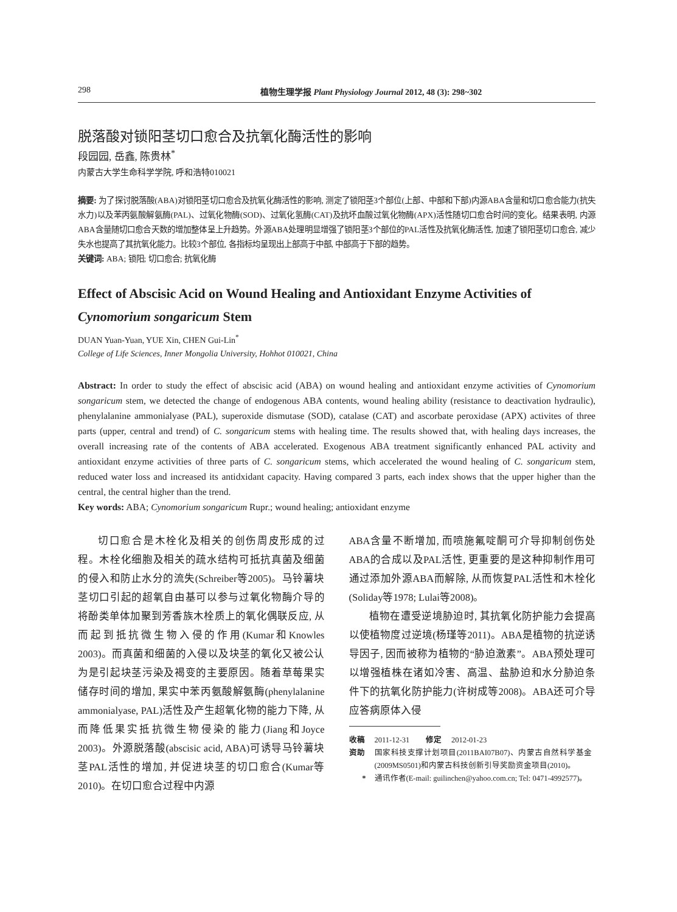298 植物生理学报 Plant Physiology Journal 2012, 48 (3): 298~302
脱落酸对锁阳茎切口愈合及抗氧化酶活性的影响
段园园, 岳鑫, 陈贵林<sup>*</sup>
内蒙古大学生命科学学院, 呼和浩特010021
摘要: 为了探讨脱落酸(ABA)对锁阳茎切口愈合及抗氧化酶活性的影响, 测定了锁阳茎3个部位(上部、中部和下部)内源ABA含量和切口愈合能力(抗失水力)以及苯丙氨酸解氨酶(PAL)、过氧化物酶(SOD)、过氧化氢酶(CAT)及抗坏血酸过氧化物酶(APX)活性随切口愈合时间的变化。结果表明, 内源ABA含量随切口愈合天数的增加整体呈上升趋势。外源ABA处理明显增强了锁阳茎3个部位的PAL活性及抗氧化酶活性, 加速了锁阳茎切口愈合, 减少失水也提高了其抗氧化能力。比较3个部位, 各指标均呈现出上部高于中部, 中部高于下部的趋势。
关键词: ABA; 锁阳; 切口愈合; 抗氧化酶
Effect of Abscisic Acid on Wound Healing and Antioxidant Enzyme Activities of Cynomorium songaricum Stem
DUAN Yuan-Yuan, YUE Xin, CHEN Gui-Lin<sup>*</sup>
College of Life Sciences, Inner Mongolia University, Hohhot 010021, China
Abstract: In order to study the effect of abscisic acid (ABA) on wound healing and antioxidant enzyme activities of Cynomorium songaricum stem, we detected the change of endogenous ABA contents, wound healing ability (resistance to deactivation hydraulic), phenylalanine ammonialyase (PAL), superoxide dismutase (SOD), catalase (CAT) and ascorbate peroxidase (APX) activites of three parts (upper, central and trend) of C. songaricum stems with healing time. The results showed that, with healing days increases, the overall increasing rate of the contents of ABA accelerated. Exogenous ABA treatment significantly enhanced PAL activity and antioxidant enzyme activities of three parts of C. songaricum stems, which accelerated the wound healing of C. songaricum stem, reduced water loss and increased its antidxidant capacity. Having compared 3 parts, each index shows that the upper higher than the central, the central higher than the trend.
Key words: ABA; Cynomorium songaricum Rupr.; wound healing; antioxidant enzyme
切口愈合是木栓化及相关的创伤周皮形成的过程。木栓化细胞及相关的疏水结构可抵抗真菌及细菌的侵入和防止水分的流失(Schreiber等2005)。马铃薯块茎切口引起的超氧自由基可以参与过氧化物酶介导的将酚类单体加聚到芳香族木栓质上的氧化偶联反应, 从而起到抵抗微生物入侵的作用(Kumar和Knowles 2003)。而真菌和细菌的入侵以及块茎的氧化又被公认为是引起块茎污染及褐变的主要原因。随着草莓果实储存时间的增加, 果实中苯丙氨酸解氨酶(phenylalanine ammonialyase, PAL)活性及产生超氧化物的能力下降, 从而降低果实抵抗微生物侵染的能力(Jiang和Joyce 2003)。外源脱落酸(abscisic acid, ABA)可诱导马铃薯块茎PAL活性的增加, 并促进块茎的切口愈合(Kumar等2010)。在切口愈合过程中内源
ABA含量不断增加, 而喷施氟啶酮可介导抑制创伤处ABA的合成以及PAL活性, 更重要的是这种抑制作用可通过添加外源ABA而解除, 从而恢复PAL活性和木栓化(Soliday等1978; Lulai等2008)。
植物在遭受逆境胁迫时, 其抗氧化防护能力会提高以使植物度过逆境(杨瑾等2011)。ABA是植物的抗逆诱导因子, 因而被称为植物的“胁迫激素”。ABA预处理可以增强植株在诸如冷害、高温、盐胁迫和水分胁迫条件下的抗氧化防护能力(许树成等2008)。ABA还可介导应答病原体入侵
收稿 2011-12-31 修定 2012-01-23
资助 国家科技支撑计划项目(2011BAI07B07)、内蒙古自然科学基金(2009MS0501)和内蒙古科技创新引导奖励资金项目(2010)。
* 通讯作者(E-mail: guilinchen@yahoo.com.cn; Tel: 0471-4992577)。